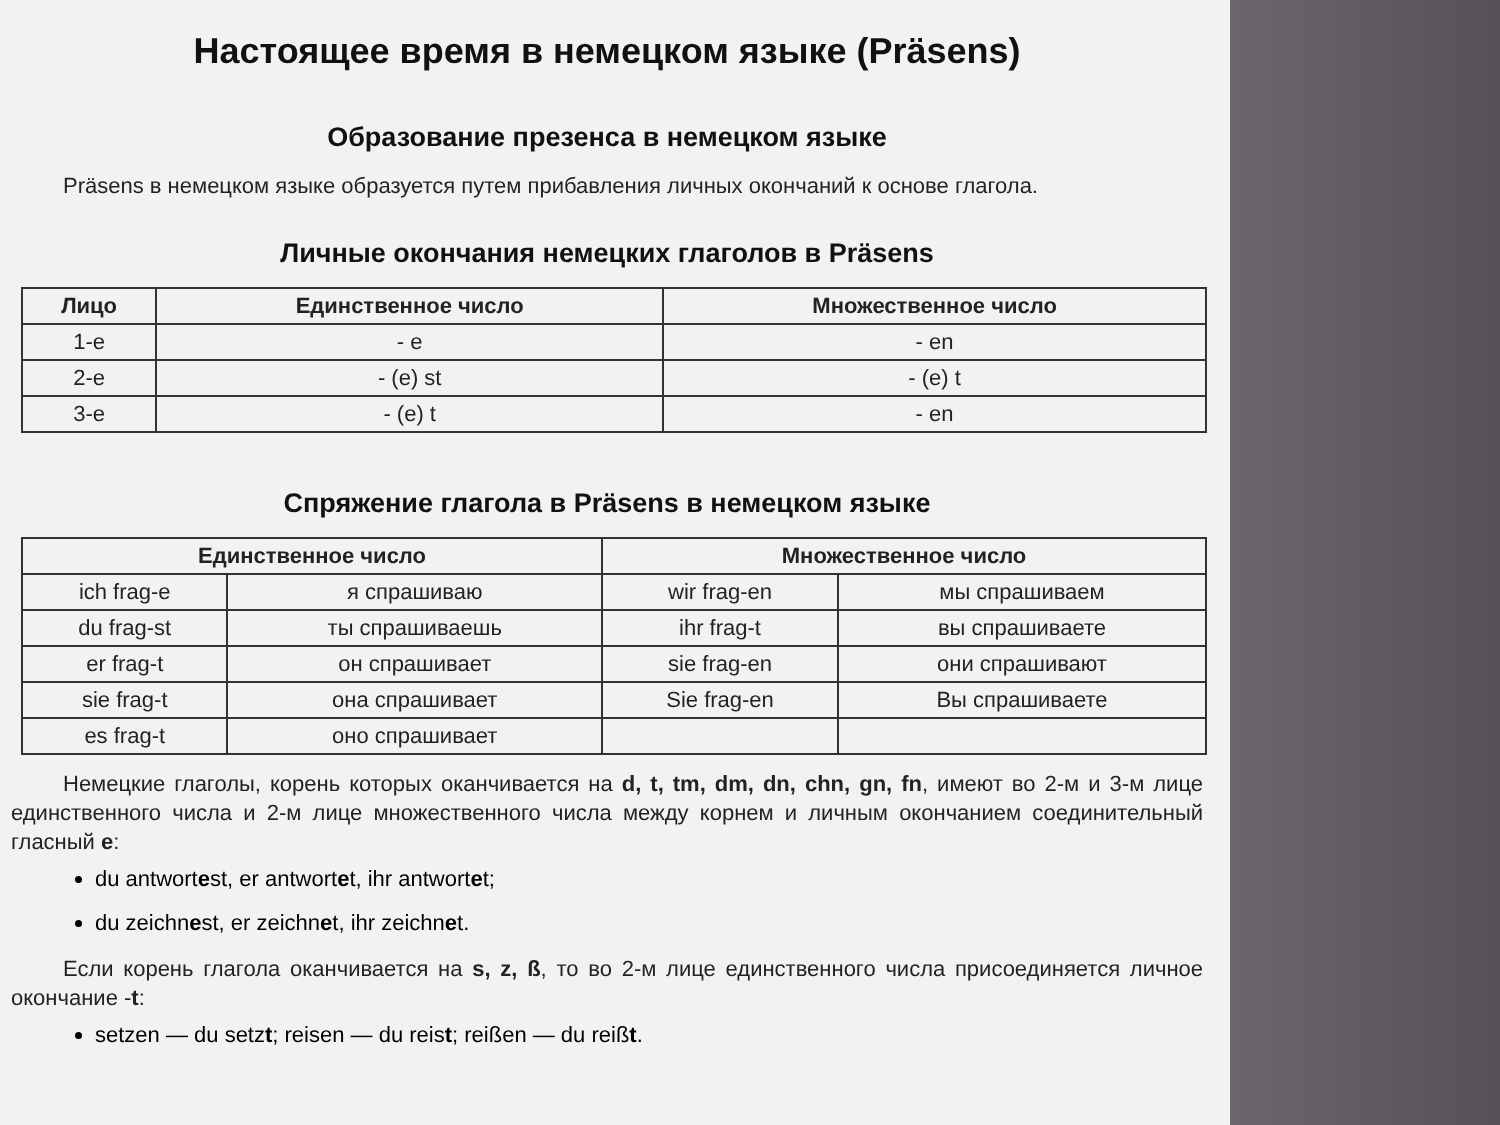Настоящее время в немецком языке (Präsens)
Образование презенса в немецком языке
Präsens в немецком языке образуется путем прибавления личных окончаний к основе глагола.
Личные окончания немецких глаголов в Präsens
| Лицо | Единственное число | Множественное число |
| --- | --- | --- |
| 1-е | - e | - en |
| 2-е | - (e) st | - (e) t |
| 3-е | - (e) t | - en |
Спряжение глагола в Präsens в немецком языке
| Единственное число | | Множественное число | |
| --- | --- | --- | --- |
| ich frag-e | я спрашиваю | wir frag-en | мы спрашиваем |
| du frag-st | ты спрашиваешь | ihr frag-t | вы спрашиваете |
| er frag-t | он спрашивает | sie frag-en | они спрашивают |
| sie frag-t | она спрашивает | Sie frag-en | Вы спрашиваете |
| es frag-t | оно спрашивает | | |
Немецкие глаголы, корень которых оканчивается на d, t, tm, dm, dn, chn, gn, fn, имеют во 2-м и 3-м лице единственного числа и 2-м лице множественного числа между корнем и личным окончанием соединительный гласный e:
du antwortest, er antwortet, ihr antwortet;
du zeichnest, er zeichnet, ihr zeichnet.
Если корень глагола оканчивается на s, z, ß, то во 2-м лице единственного числа присоединяется личное окончание -t:
setzen — du setzt; reisen — du reist; reißen — du reißt.